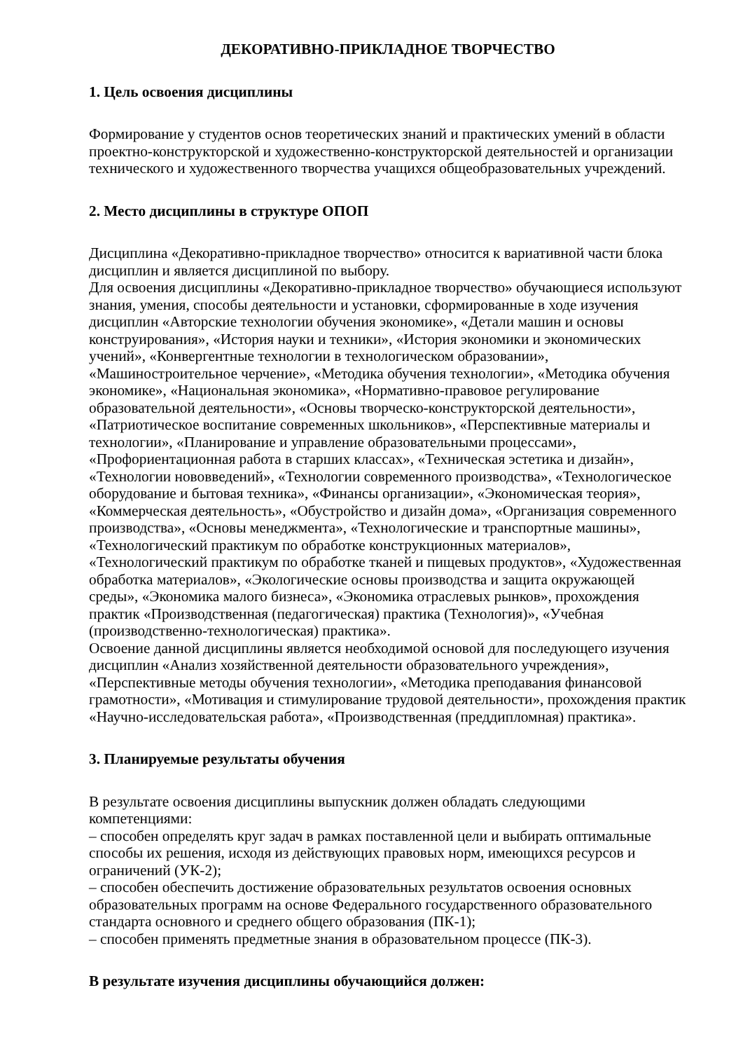ДЕКОРАТИВНО-ПРИКЛАДНОЕ ТВОРЧЕСТВО
1. Цель освоения дисциплины
Формирование у студентов основ теоретических знаний и практических умений в области проектно-конструкторской и художественно-конструкторской деятельностей и организации технического и художественного творчества учащихся общеобразовательных учреждений.
2. Место дисциплины в структуре ОПОП
Дисциплина «Декоративно-прикладное творчество» относится к вариативной части блока дисциплин и является дисциплиной по выбору.
Для освоения дисциплины «Декоративно-прикладное творчество» обучающиеся используют знания, умения, способы деятельности и установки, сформированные в ходе изучения дисциплин «Авторские технологии обучения экономике», «Детали машин и основы конструирования», «История науки и техники», «История экономики и экономических учений», «Конвергентные технологии в технологическом образовании», «Машиностроительное черчение», «Методика обучения технологии», «Методика обучения экономике», «Национальная экономика», «Нормативно-правовое регулирование образовательной деятельности», «Основы творческо-конструкторской деятельности», «Патриотическое воспитание современных школьников», «Перспективные материалы и технологии», «Планирование и управление образовательными процессами», «Профориентационная работа в старших классах», «Техническая эстетика и дизайн», «Технологии нововведений», «Технологии современного производства», «Технологическое оборудование и бытовая техника», «Финансы организации», «Экономическая теория», «Коммерческая деятельность», «Обустройство и дизайн дома», «Организация современного производства», «Основы менеджмента», «Технологические и транспортные машины», «Технологический практикум по обработке конструкционных материалов», «Технологический практикум по обработке тканей и пищевых продуктов», «Художественная обработка материалов», «Экологические основы производства и защита окружающей среды», «Экономика малого бизнеса», «Экономика отраслевых рынков», прохождения практик «Производственная (педагогическая) практика (Технология)», «Учебная (производственно-технологическая) практика».
Освоение данной дисциплины является необходимой основой для последующего изучения дисциплин «Анализ хозяйственной деятельности образовательного учреждения», «Перспективные методы обучения технологии», «Методика преподавания финансовой грамотности», «Мотивация и стимулирование трудовой деятельности», прохождения практик «Научно-исследовательская работа», «Производственная (преддипломная) практика».
3. Планируемые результаты обучения
В результате освоения дисциплины выпускник должен обладать следующими компетенциями:
– способен определять круг задач в рамках поставленной цели и выбирать оптимальные способы их решения, исходя из действующих правовых норм, имеющихся ресурсов и ограничений (УК-2);
– способен обеспечить достижение образовательных результатов освоения основных образовательных программ на основе Федерального государственного образовательного стандарта основного и среднего общего образования (ПК-1);
– способен применять предметные знания в образовательном процессе (ПК-3).
В результате изучения дисциплины обучающийся должен: